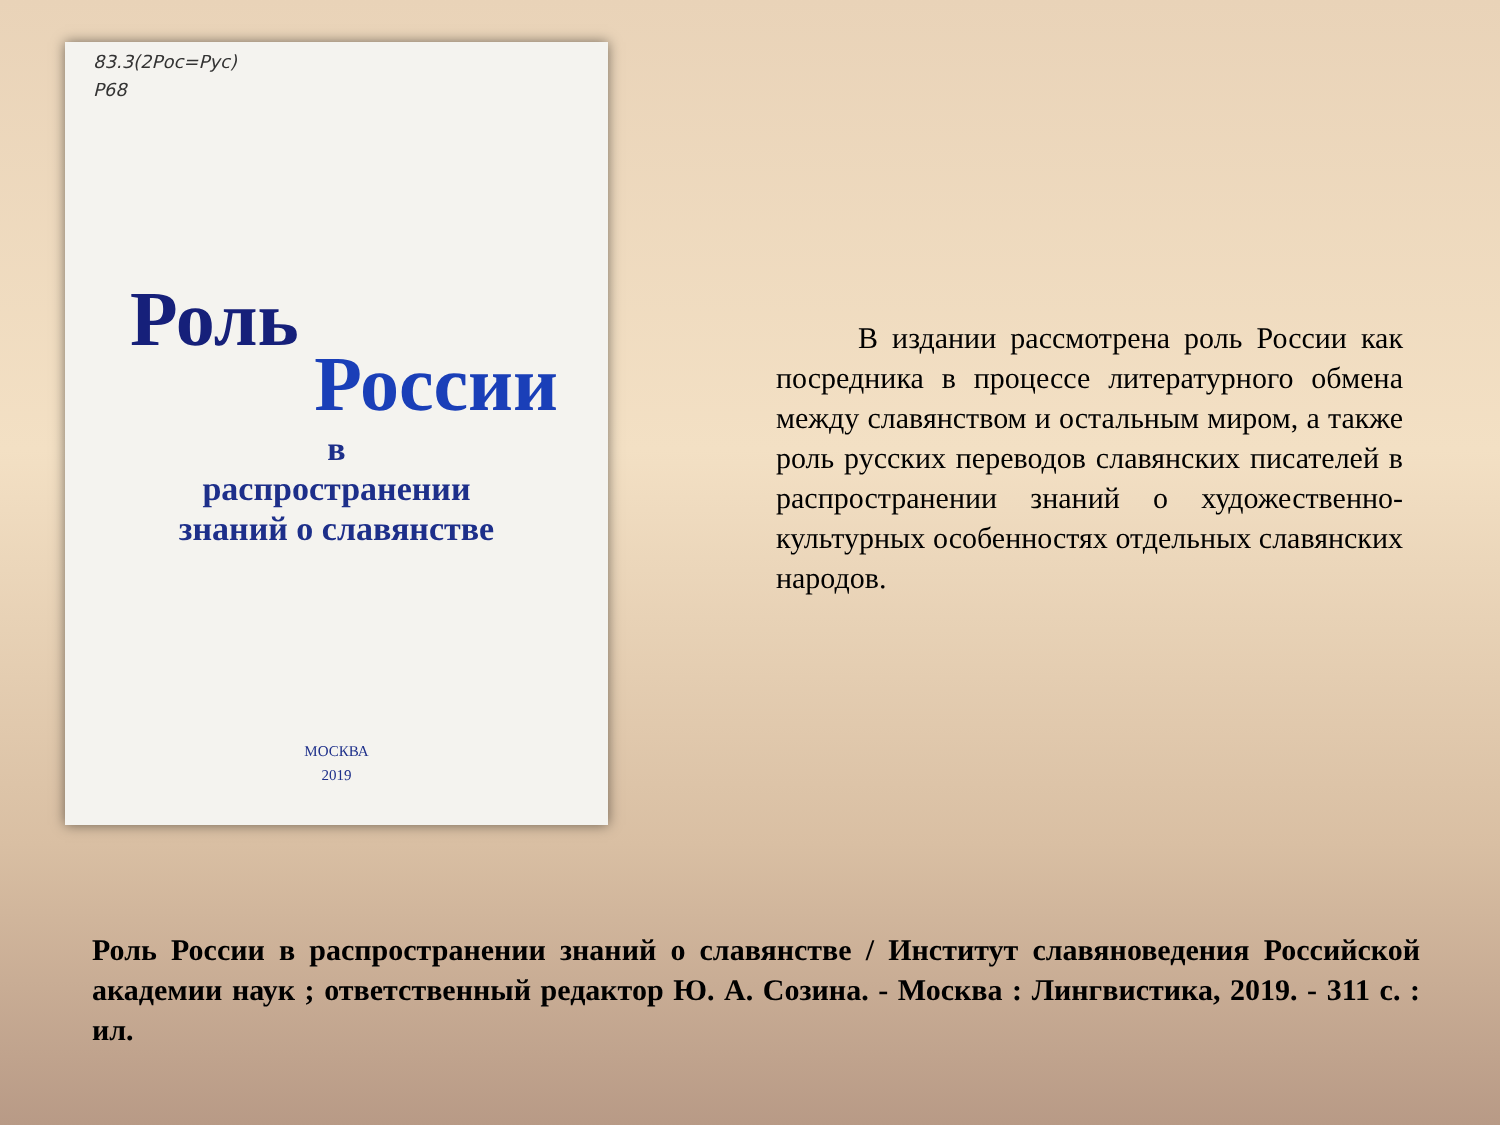83.3(2Рос=Рус)
Р68
Роль
России
в
распространении
знаний о славянстве
МОСКВА
2019
В издании рассмотрена роль России как посредника в процессе литературного обмена между славянством и остальным миром, а также роль русских переводов славянских писателей в распространении знаний о художественно-культурных особенностях отдельных славянских народов.
Роль России в распространении знаний о славянстве / Институт славяноведения Российской академии наук ; ответственный редактор Ю. А. Созина. - Москва : Лингвистика, 2019. - 311 с. : ил.